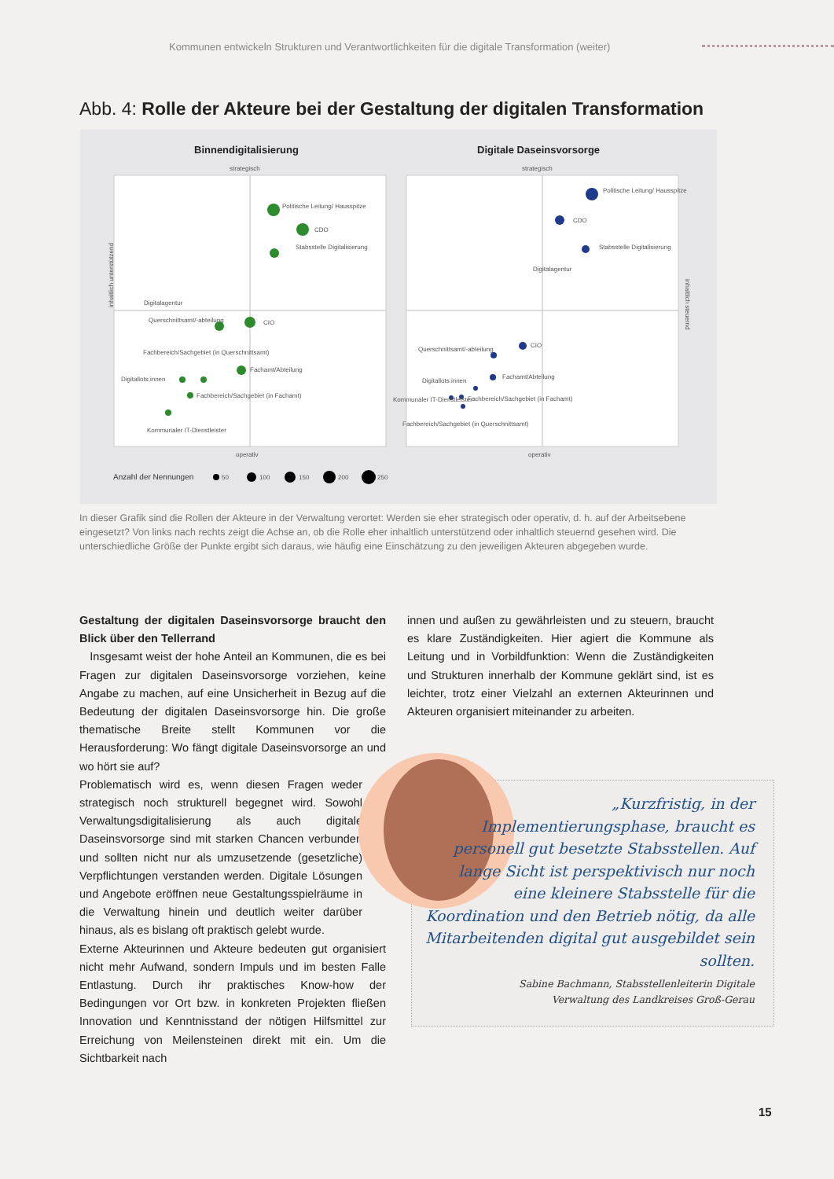Kommunen entwickeln Strukturen und Verantwortlichkeiten für die digitale Transformation (weiter)
Abb. 4: Rolle der Akteure bei der Gestaltung der digitalen Transformation
Binnendigitalisierung
Digitale Daseinsvorsorge
strategisch
strategisch
operativ
operativ
Politische Leitung/ Hausspitze
CDO
Stabsstelle Digitalisierung
Digitalagentur
Querschnittsamt/-abteilung
CIO
Fachbereich/Sachgebiet (in Querschnittsamt)
Fachamt/Abteilung
Digitallots:innen
Fachbereich/Sachgebiet (in Fachamt)
Kommunaler IT-Dienstleister
Politische Leitung/ Hausspitze
CDO
Stabsstelle Digitalisierung
Digitalagentur
CIO
Querschnittsamt/-abteilung
Fachamt/Abteilung
Digitallots:innen
Kommunaler IT-Dienstleister
Fachbereich/Sachgebiet (in Fachamt)
Fachbereich/Sachgebiet (in Querschnittsamt)
inhaltlich unterstützend
inhaltlich steuernd
Anzahl der Nennungen
50
100
150
200
250
In dieser Grafik sind die Rollen der Akteure in der Verwaltung verortet: Werden sie eher strategisch oder operativ, d. h. auf der Arbeitsebene eingesetzt? Von links nach rechts zeigt die Achse an, ob die Rolle eher inhaltlich unterstützend oder inhaltlich steuernd gesehen wird. Die unterschiedliche Größe der Punkte ergibt sich daraus, wie häufig eine Einschätzung zu den jeweiligen Akteuren abgegeben wurde.
Gestaltung der digitalen Daseinsvorsorge braucht den Blick über den Tellerrand
Insgesamt weist der hohe Anteil an Kommunen, die es bei Fragen zur digitalen Daseinsvorsorge vorziehen, keine Angabe zu machen, auf eine Unsicherheit in Bezug auf die Bedeutung der digitalen Daseinsvorsorge hin. Die große thematische Breite stellt Kommunen vor die Herausforderung: Wo fängt digitale Daseinsvorsorge an und wo hört sie auf?
Problematisch wird es, wenn diesen Fragen weder strategisch noch strukturell begegnet wird. Sowohl Verwaltungsdigitalisierung als auch digitale Daseinsvorsorge sind mit starken Chancen verbunden und sollten nicht nur als umzusetzende (gesetzliche) Verpflichtungen verstanden werden. Digitale Lösungen und Angebote eröffnen neue Gestaltungsspielräume in die Verwaltung hinein und deutlich weiter darüber hinaus, als es bislang oft praktisch gelebt wurde.
Externe Akteurinnen und Akteure bedeuten gut organisiert nicht mehr Aufwand, sondern Impuls und im besten Falle Entlastung. Durch ihr praktisches Know-how der Bedingungen vor Ort bzw. in konkreten Projekten fließen Innovation und Kenntnisstand der nötigen Hilfsmittel zur Erreichung von Meilensteinen direkt mit ein. Um die Sichtbarkeit nach
innen und außen zu gewährleisten und zu steuern, braucht es klare Zuständigkeiten. Hier agiert die Kommune als Leitung und in Vorbildfunktion: Wenn die Zuständigkeiten und Strukturen innerhalb der Kommune geklärt sind, ist es leichter, trotz einer Vielzahl an externen Akteurinnen und Akteuren organisiert miteinander zu arbeiten.
„Kurzfristig, in der Implementierungsphase, braucht es personell gut besetzte Stabsstellen. Auf lange Sicht ist perspektivisch nur noch eine kleinere Stabsstelle für die Koordination und den Betrieb nötig, da alle Mitarbeitenden digital gut ausgebildet sein sollten.
Sabine Bachmann, Stabsstellenleiterin Digitale
Verwaltung des Landkreises Groß-Gerau
15